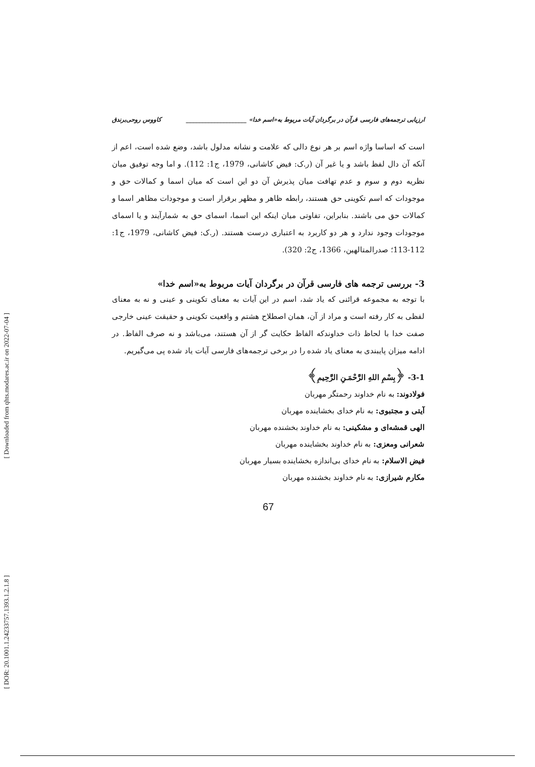[ Downloaded from qhts.modares.ac.ir on 2022-07-04 ]
[ DOR: 20.1001.1.24233757.1393.1.2.1.8 ]
ارزیابی ترجمه‌های فارسی قرآن در برگردان آیات مربوط به«اسم خدا» ____________________ کاووس روحی‌برندق
است که اساسا واژه اسم بر هر نوع دالی که علامت و نشانه مدلول باشد، وضع شده است، اعم از آنکه آن دال لفظ باشد و یا غیر آن (ر.ک: فیض کاشانی، 1979، ج1: 112). و اما وجه توفیق میان نظریه دوم و سوم و عدم تهافت میان پذیرش آن دو این است که میان اسما و کمالات حق و موجودات که اسم تکوینی حق هستند، رابطه ظاهر و مظهر برقرار است و موجودات مظاهر اسما و کمالات حق می باشند. بنابراین، تفاوتی میان اینکه این اسما، اسمای حق به شمارآیند و یا اسمای موجودات وجود ندارد و هر دو کاربرد به اعتباری درست هستند. (ر.ک: فیض کاشانی، 1979، ج1: 112-113؛ صدرالمتالهین، 1366، ج2: 320).
3- بررسی ترجمه های فارسی قرآن در برگردان آیات مربوط به«اسم خدا»
با توجه به مجموعه قرائنی که یاد شد، اسم در این آیات به معنای تکوینی و عینی و نه به معنای لفظی به کار رفته است و مراد از آن، همان اصطلاح هشتم و واقعیت تکوینی و حقیقت عینی خارجی صفت خدا با لحاظ ذات خداوندکه الفاظ حکایت گر از آن هستند، می‌باشد و نه صرف الفاظ. در ادامه میزان پایبندی به معنای یاد شده را در برخی ترجمه‌های فارسی آیات یاد شده پی می‌گیریم.
3-1- ﴿بِسْمِ اللهِ الرَّحْمَـنِ الرَّحِيمِ﴾
فولادوند: به نام خداوند رحمتگر مهربان
آیتی و مجتبوی: به نام خدای بخشاینده مهربان
الهی قمشه‌ای و مشکینی: به نام خداوند بخشنده مهربان
شعرانی ومعزی: به نام خداوند بخشاینده مهربان
فیض الاسلام: به نام خدای بی‌اندازه بخشاینده بسیار مهربان
مکارم شیرازی: به نام خداوند بخشنده مهربان
67